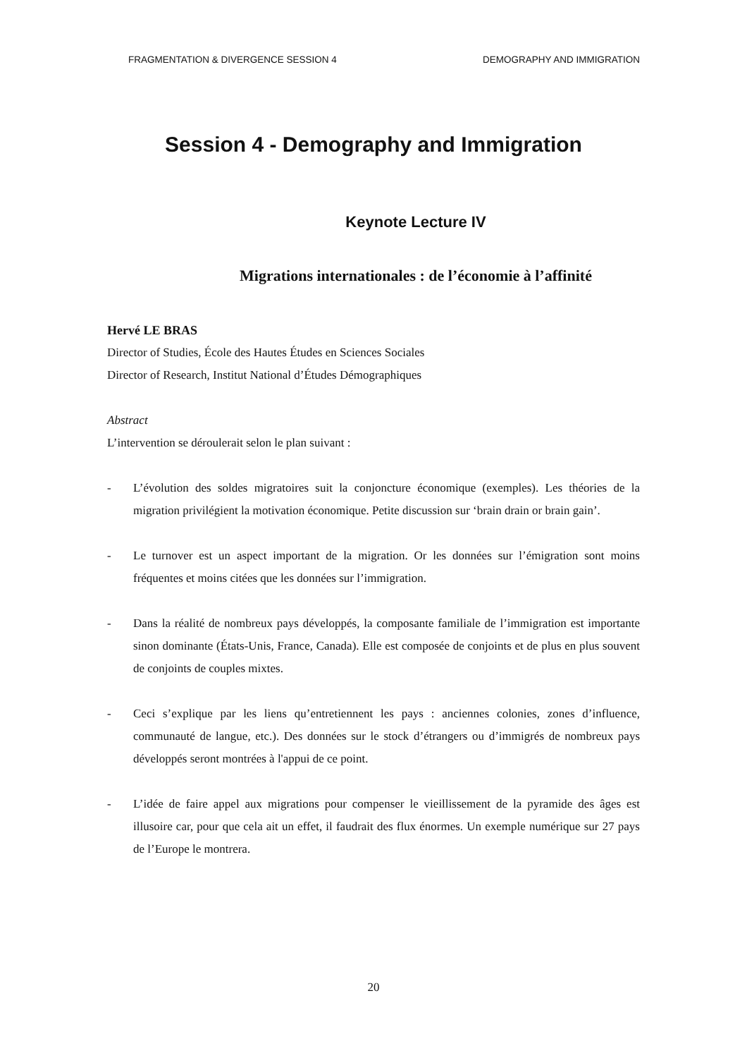FRAGMENTATION & DIVERGENCE SESSION 4 DEMOGRAPHY AND IMMIGRATION
Session 4 - Demography and Immigration
Keynote Lecture IV
Migrations internationales : de l’économie à l’affinité
Hervé LE BRAS
Director of Studies, École des Hautes Études en Sciences Sociales
Director of Research, Institut National d’Études Démographiques
Abstract
L’intervention se déroulerait selon le plan suivant :
- L’évolution des soldes migratoires suit la conjoncture économique (exemples). Les théories de la migration privilégient la motivation économique. Petite discussion sur ‘brain drain or brain gain’.
- Le turnover est un aspect important de la migration. Or les données sur l’émigration sont moins fréquentes et moins citées que les données sur l’immigration.
- Dans la réalité de nombreux pays développés, la composante familiale de l’immigration est importante sinon dominante (États-Unis, France, Canada). Elle est composée de conjoints et de plus en plus souvent de conjoints de couples mixtes.
- Ceci s’explique par les liens qu’entretiennent les pays : anciennes colonies, zones d’influence, communauté de langue, etc.). Des données sur le stock d’étrangers ou d’immigrés de nombreux pays développés seront montrées à l'appui de ce point.
- L’idée de faire appel aux migrations pour compenser le vieillissement de la pyramide des âges est illusoire car, pour que cela ait un effet, il faudrait des flux énormes. Un exemple numérique sur 27 pays de l’Europe le montrera.
20